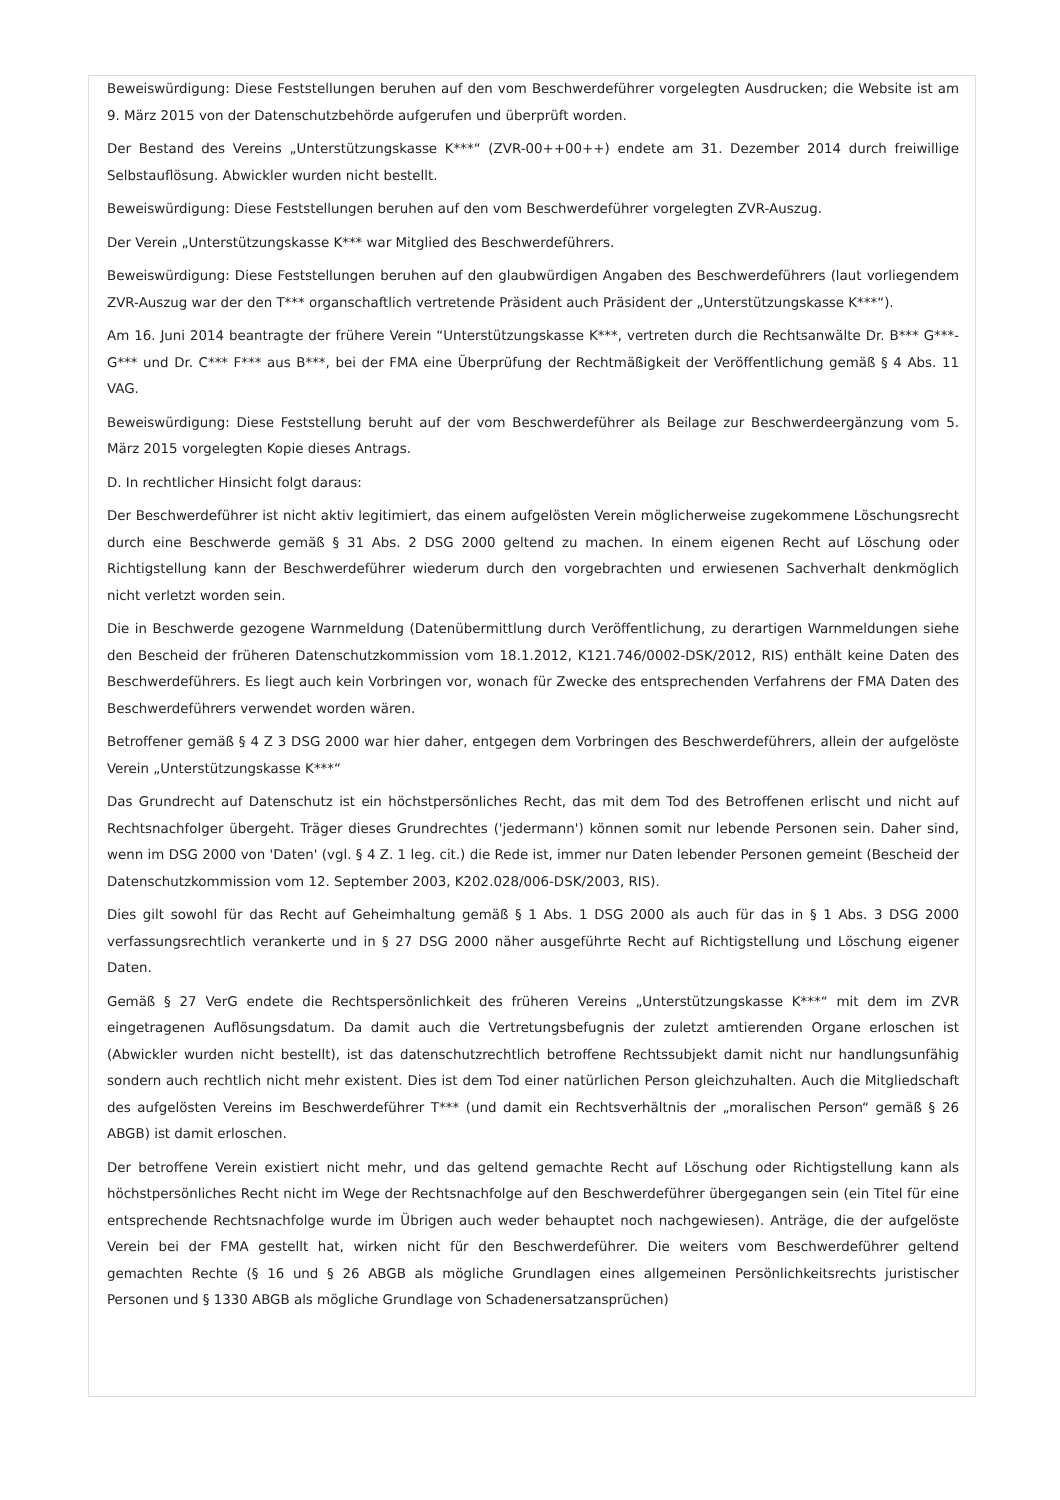Beweiswürdigung: Diese Feststellungen beruhen auf den vom Beschwerdeführer vorgelegten Ausdrucken; die Website ist am 9. März 2015 von der Datenschutzbehörde aufgerufen und überprüft worden.
Der Bestand des Vereins „Unterstützungskasse K***“ (ZVR-00++00++) endete am 31. Dezember 2014 durch freiwillige Selbstauflösung. Abwickler wurden nicht bestellt.
Beweiswürdigung: Diese Feststellungen beruhen auf den vom Beschwerdeführer vorgelegten ZVR-Auszug.
Der Verein „Unterstützungskasse K*** war Mitglied des Beschwerdeführers.
Beweiswürdigung: Diese Feststellungen beruhen auf den glaubwürdigen Angaben des Beschwerdeführers (laut vorliegendem ZVR-Auszug war der den T*** organschaftlich vertretende Präsident auch Präsident der „Unterstützungskasse K***“).
Am 16. Juni 2014 beantragte der frühere Verein “Unterstützungskasse K***, vertreten durch die Rechtsanwälte Dr. B*** G***-G*** und Dr. C*** F*** aus B***, bei der FMA eine Überprüfung der Rechtmäßigkeit der Veröffentlichung gemäß § 4 Abs. 11 VAG.
Beweiswürdigung: Diese Feststellung beruht auf der vom Beschwerdeführer als Beilage zur Beschwerdeergänzung vom 5. März 2015 vorgelegten Kopie dieses Antrags.
D. In rechtlicher Hinsicht folgt daraus:
Der Beschwerdeführer ist nicht aktiv legitimiert, das einem aufgelösten Verein möglicherweise zugekommene Löschungsrecht durch eine Beschwerde gemäß § 31 Abs. 2 DSG 2000 geltend zu machen. In einem eigenen Recht auf Löschung oder Richtigstellung kann der Beschwerdeführer wiederum durch den vorgebrachten und erwiesenen Sachverhalt denkmöglich nicht verletzt worden sein.
Die in Beschwerde gezogene Warnmeldung (Datenübermittlung durch Veröffentlichung, zu derartigen Warnmeldungen siehe den Bescheid der früheren Datenschutzkommission vom 18.1.2012, K121.746/0002-DSK/2012, RIS) enthält keine Daten des Beschwerdeführers. Es liegt auch kein Vorbringen vor, wonach für Zwecke des entsprechenden Verfahrens der FMA Daten des Beschwerdeführers verwendet worden wären.
Betroffener gemäß § 4 Z 3 DSG 2000 war hier daher, entgegen dem Vorbringen des Beschwerdeführers, allein der aufgelöste Verein „Unterstützungskasse K***“
Das Grundrecht auf Datenschutz ist ein höchstpersönliches Recht, das mit dem Tod des Betroffenen erlischt und nicht auf Rechtsnachfolger übergeht. Träger dieses Grundrechtes ('jedermann') können somit nur lebende Personen sein. Daher sind, wenn im DSG 2000 von 'Daten' (vgl. § 4 Z. 1 leg. cit.) die Rede ist, immer nur Daten lebender Personen gemeint (Bescheid der Datenschutzkommission vom 12. September 2003, K202.028/006-DSK/2003, RIS).
Dies gilt sowohl für das Recht auf Geheimhaltung gemäß § 1 Abs. 1 DSG 2000 als auch für das in § 1 Abs. 3 DSG 2000 verfassungsrechtlich verankerte und in § 27 DSG 2000 näher ausgeführte Recht auf Richtigstellung und Löschung eigener Daten.
Gemäß § 27 VerG endete die Rechtspersönlichkeit des früheren Vereins „Unterstützungskasse K***“ mit dem im ZVR eingetragenen Auflösungsdatum. Da damit auch die Vertretungsbefugnis der zuletzt amtierenden Organe erloschen ist (Abwickler wurden nicht bestellt), ist das datenschutzrechtlich betroffene Rechtssubjekt damit nicht nur handlungsunfähig sondern auch rechtlich nicht mehr existent. Dies ist dem Tod einer natürlichen Person gleichzuhalten. Auch die Mitgliedschaft des aufgelösten Vereins im Beschwerdeführer T*** (und damit ein Rechtsverhältnis der „moralischen Person“ gemäß § 26 ABGB) ist damit erloschen.
Der betroffene Verein existiert nicht mehr, und das geltend gemachte Recht auf Löschung oder Richtigstellung kann als höchstpersönliches Recht nicht im Wege der Rechtsnachfolge auf den Beschwerdeführer übergegangen sein (ein Titel für eine entsprechende Rechtsnachfolge wurde im Übrigen auch weder behauptet noch nachgewiesen). Anträge, die der aufgelöste Verein bei der FMA gestellt hat, wirken nicht für den Beschwerdeführer. Die weiters vom Beschwerdeführer geltend gemachten Rechte (§ 16 und § 26 ABGB als mögliche Grundlagen eines allgemeinen Persönlichkeitsrechts juristischer Personen und § 1330 ABGB als mögliche Grundlage von Schadenersatzansprüchen)